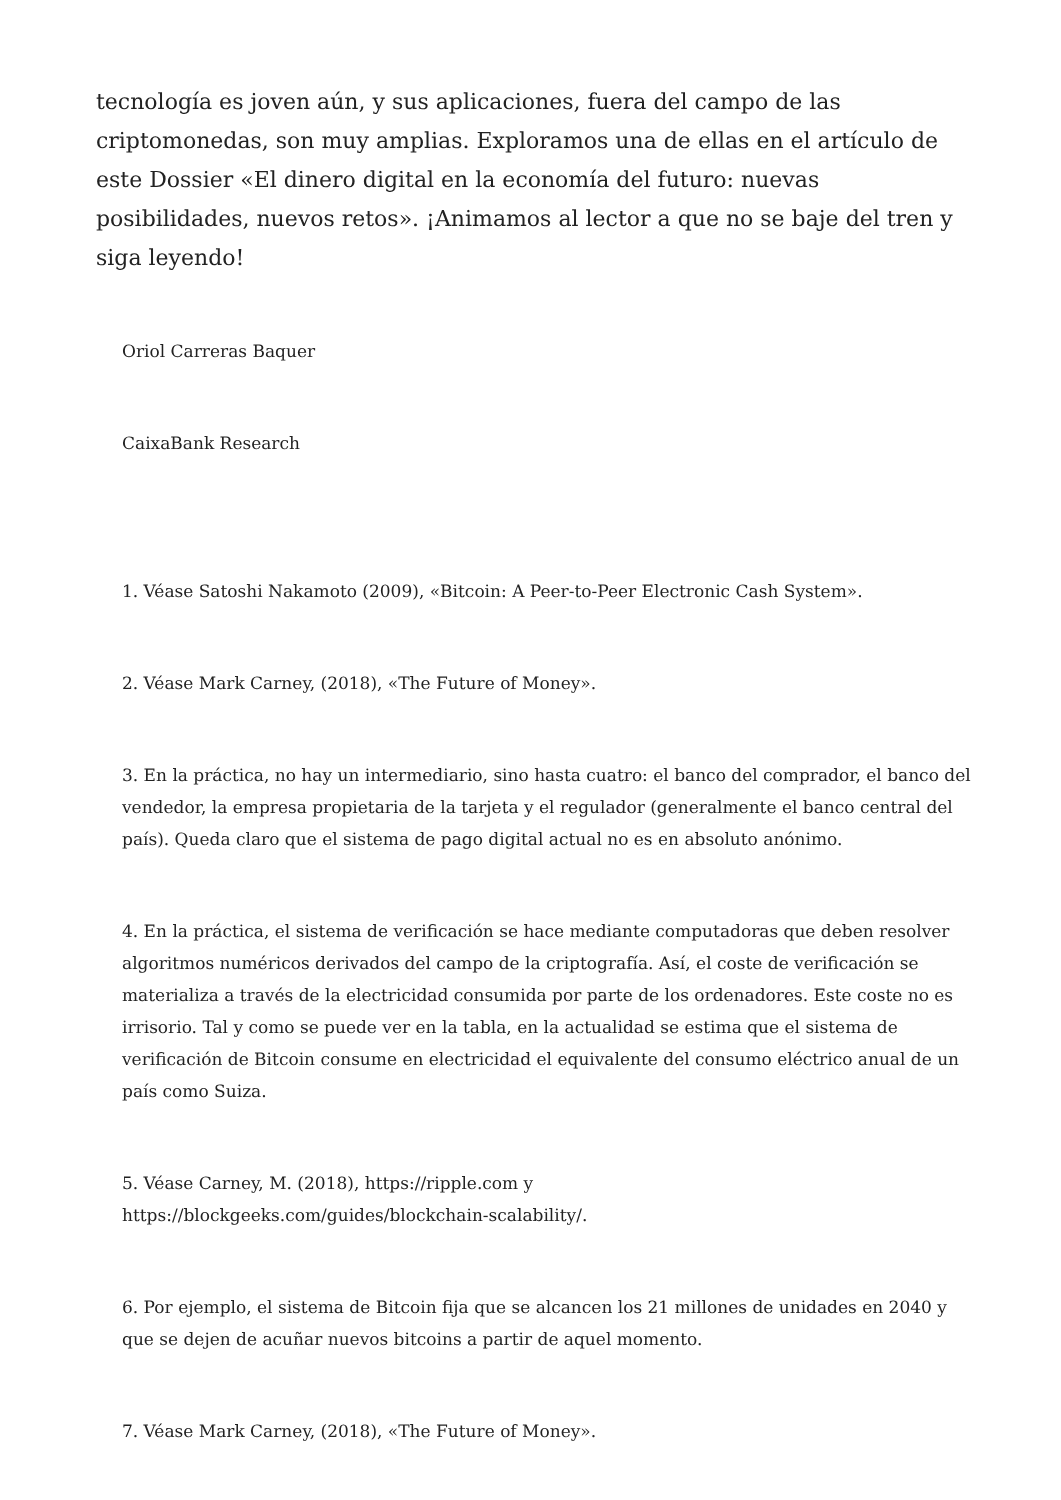tecnología es joven aún, y sus aplicaciones, fuera del campo de las criptomonedas, son muy amplias. Exploramos una de ellas en el artículo de este Dossier «El dinero digital en la economía del futuro: nuevas posibilidades, nuevos retos». ¡Animamos al lector a que no se baje del tren y siga leyendo!
Oriol Carreras Baquer
CaixaBank Research
1. Véase Satoshi Nakamoto (2009), «Bitcoin: A Peer-to-Peer Electronic Cash System».
2. Véase Mark Carney, (2018), «The Future of Money».
3. En la práctica, no hay un intermediario, sino hasta cuatro: el banco del comprador, el banco del vendedor, la empresa propietaria de la tarjeta y el regulador (generalmente el banco central del país). Queda claro que el sistema de pago digital actual no es en absoluto anónimo.
4. En la práctica, el sistema de verificación se hace mediante computadoras que deben resolver algoritmos numéricos derivados del campo de la criptografía. Así, el coste de verificación se materializa a través de la electricidad consumida por parte de los ordenadores. Este coste no es irrisorio. Tal y como se puede ver en la tabla, en la actualidad se estima que el sistema de verificación de Bitcoin consume en electricidad el equivalente del consumo eléctrico anual de un país como Suiza.
5. Véase Carney, M. (2018), https://ripple.com y
https://blockgeeks.com/guides/blockchain-scalability/.
6. Por ejemplo, el sistema de Bitcoin fija que se alcancen los 21 millones de unidades en 2040 y que se dejen de acuñar nuevos bitcoins a partir de aquel momento.
7. Véase Mark Carney, (2018), «The Future of Money».